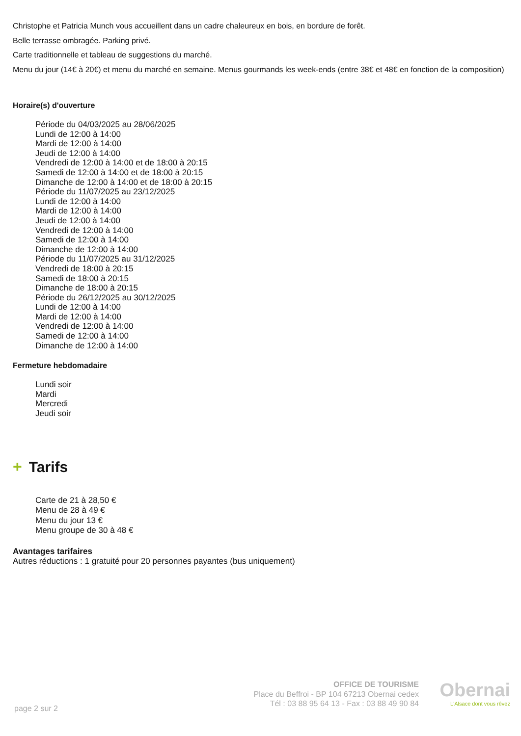Christophe et Patricia Munch vous accueillent dans un cadre chaleureux en bois, en bordure de forêt.
Belle terrasse ombragée. Parking privé.
Carte traditionnelle et tableau de suggestions du marché.
Menu du jour (14€ à 20€) et menu du marché en semaine. Menus gourmands les week-ends (entre 38€ et 48€ en fonction de la composition)
Horaire(s) d'ouverture
Période du 04/03/2025 au 28/06/2025
Lundi de 12:00 à 14:00
Mardi de 12:00 à 14:00
Jeudi de 12:00 à 14:00
Vendredi de 12:00 à 14:00 et de 18:00 à 20:15
Samedi de 12:00 à 14:00 et de 18:00 à 20:15
Dimanche de 12:00 à 14:00 et de 18:00 à 20:15
Période du 11/07/2025 au 23/12/2025
Lundi de 12:00 à 14:00
Mardi de 12:00 à 14:00
Jeudi de 12:00 à 14:00
Vendredi de 12:00 à 14:00
Samedi de 12:00 à 14:00
Dimanche de 12:00 à 14:00
Période du 11/07/2025 au 31/12/2025
Vendredi de 18:00 à 20:15
Samedi de 18:00 à 20:15
Dimanche de 18:00 à 20:15
Période du 26/12/2025 au 30/12/2025
Lundi de 12:00 à 14:00
Mardi de 12:00 à 14:00
Vendredi de 12:00 à 14:00
Samedi de 12:00 à 14:00
Dimanche de 12:00 à 14:00
Fermeture hebdomadaire
Lundi soir
Mardi
Mercredi
Jeudi soir
+ Tarifs
Carte de 21 à 28,50 €
Menu de 28 à 49 €
Menu du jour 13 €
Menu groupe de 30 à 48 €
Avantages tarifaires
Autres réductions : 1 gratuité pour 20 personnes payantes (bus uniquement)
page 2 sur 2
OFFICE DE TOURISME
Place du Beffroi - BP 104 67213 Obernai cedex
Tél : 03 88 95 64 13 - Fax : 03 88 49 90 84
Obernai
L'Alsace dont vous rêvez